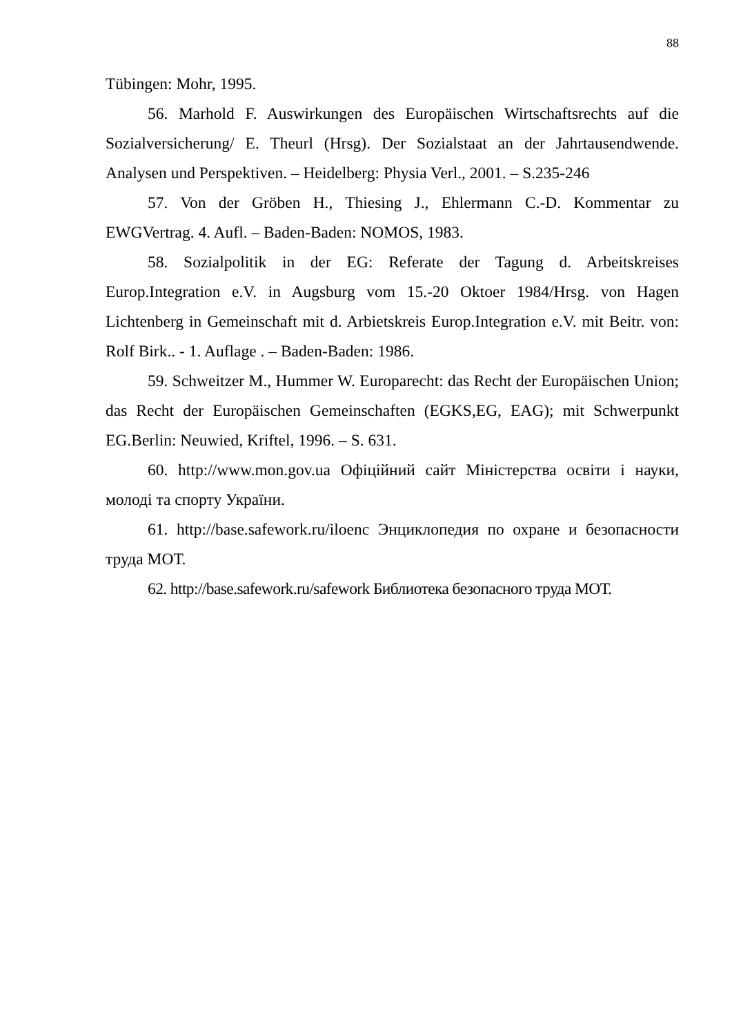88
Tübingen: Mohr, 1995.
56. Marhold F. Auswirkungen des Europäischen Wirtschaftsrechts auf die Sozialversicherung/ E. Theurl (Hrsg). Der Sozialstaat an der Jahrtausendwende. Analysen und Perspektiven. – Heidelberg: Physia Verl., 2001. – S.235-246
57. Von der Gröben H., Thiesing J., Ehlermann C.-D. Kommentar zu EWGVertrag. 4. Aufl. – Baden-Baden: NOMOS, 1983.
58. Sozialpolitik in der EG: Referate der Tagung d. Arbeitskreises Europ.Integration e.V. in Augsburg vom 15.-20 Oktoer 1984/Hrsg. von Hagen Lichtenberg in Gemeinschaft mit d. Arbietskreis Europ.Integration e.V. mit Beitr. von: Rolf Birk.. - 1. Auflage . – Baden-Baden: 1986.
59. Schweitzer M., Hummer W. Europarecht: das Recht der Europäischen Union; das Recht der Europäischen Gemeinschaften (EGKS,EG, EAG); mit Schwerpunkt EG.Berlin: Neuwied, Kriftel, 1996. – S. 631.
60. http://www.mon.gov.ua Офіційний сайт Міністерства освіти і науки, молоді та спорту України.
61. http://base.safework.ru/iloenc Энциклопедия по охране и безопасности труда МОТ.
62. http://base.safework.ru/safework Библиотека безопасного труда МОТ.